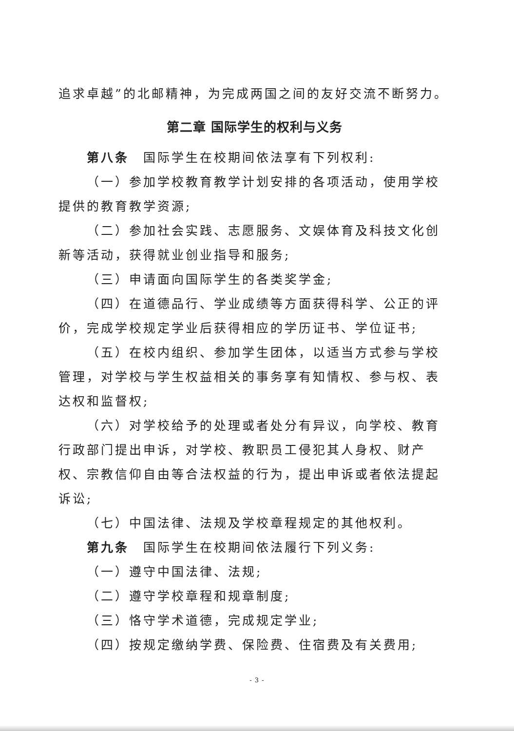追求卓越”的北邮精神，为完成两国之间的友好交流不断努力。
第二章 国际学生的权利与义务
第八条　国际学生在校期间依法享有下列权利:
（一）参加学校教育教学计划安排的各项活动，使用学校提供的教育教学资源;
（二）参加社会实践、志愿服务、文娱体育及科技文化创新等活动，获得就业创业指导和服务;
（三）申请面向国际学生的各类奖学金;
（四）在道德品行、学业成绩等方面获得科学、公正的评价，完成学校规定学业后获得相应的学历证书、学位证书;
（五）在校内组织、参加学生团体，以适当方式参与学校管理，对学校与学生权益相关的事务享有知情权、参与权、表达权和监督权;
（六）对学校给予的处理或者处分有异议，向学校、教育行政部门提出申诉，对学校、教职员工侵犯其人身权、财产权、宗教信仰自由等合法权益的行为，提出申诉或者依法提起诉讼;
（七）中国法律、法规及学校章程规定的其他权利。
第九条　国际学生在校期间依法履行下列义务:
（一）遵守中国法律、法规;
（二）遵守学校章程和规章制度;
（三）恪守学术道德，完成规定学业;
（四）按规定缴纳学费、保险费、住宿费及有关费用;
- 3 -